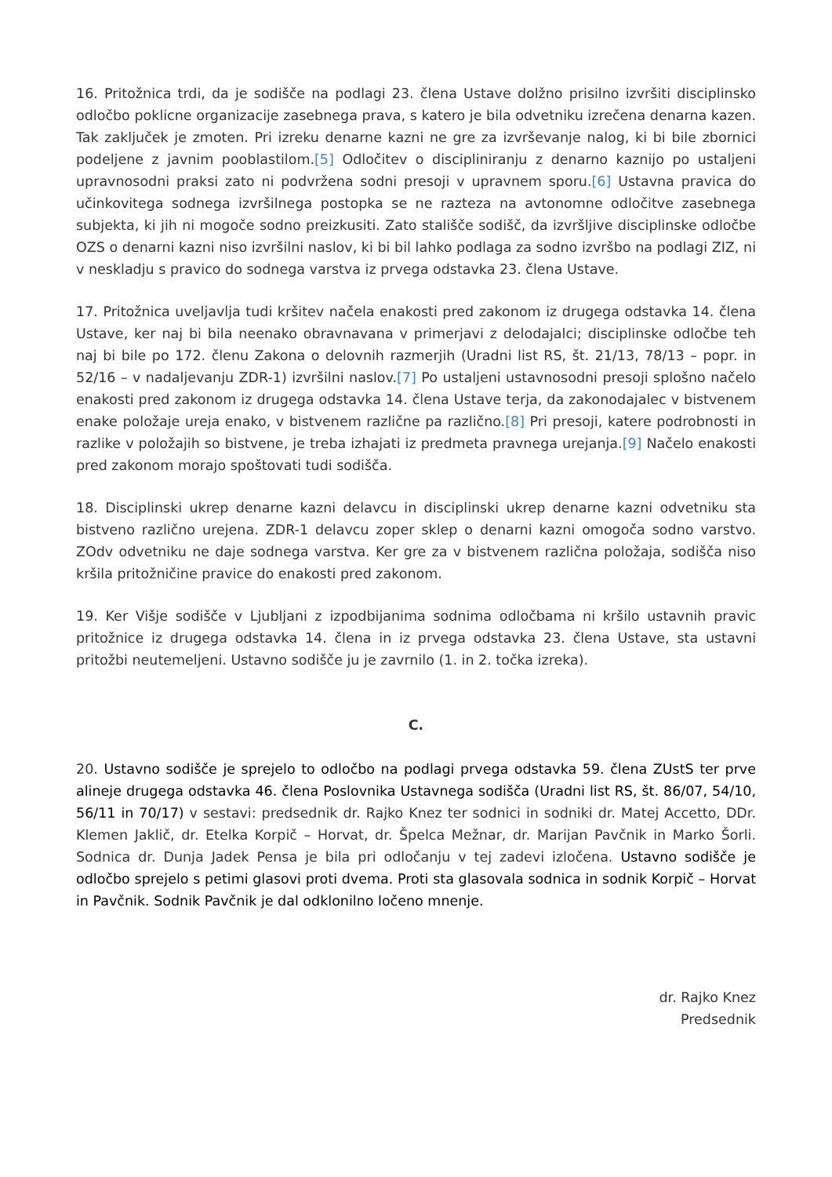16. Pritožnica trdi, da je sodišče na podlagi 23. člena Ustave dolžno prisilno izvršiti disciplinsko odločbo poklicne organizacije zasebnega prava, s katero je bila odvetniku izrečena denarna kazen. Tak zaključek je zmoten. Pri izreku denarne kazni ne gre za izvrševanje nalog, ki bi bile zbornici podeljene z javnim pooblastilom.[5] Odločitev o discipliniranju z denarno kaznijo po ustaljeni upravnosodni praksi zato ni podvržena sodni presoji v upravnem sporu.[6] Ustavna pravica do učinkovitega sodnega izvršilnega postopka se ne razteza na avtonomne odločitve zasebnega subjekta, ki jih ni mogoče sodno preizkusiti. Zato stališče sodišč, da izvršljive disciplinske odločbe OZS o denarni kazni niso izvršilni naslov, ki bi bil lahko podlaga za sodno izvršbo na podlagi ZIZ, ni v neskladju s pravico do sodnega varstva iz prvega odstavka 23. člena Ustave.
17. Pritožnica uveljavlja tudi kršitev načela enakosti pred zakonom iz drugega odstavka 14. člena Ustave, ker naj bi bila neenako obravnavana v primerjavi z delodajalci; disciplinske odločbe teh naj bi bile po 172. členu Zakona o delovnih razmerjih (Uradni list RS, št. 21/13, 78/13 – popr. in 52/16 – v nadaljevanju ZDR-1) izvršilni naslov.[7] Po ustaljeni ustavnosodni presoji splošno načelo enakosti pred zakonom iz drugega odstavka 14. člena Ustave terja, da zakonodajalec v bistvenem enake položaje ureja enako, v bistvenem različne pa različno.[8] Pri presoji, katere podrobnosti in razlike v položajih so bistvene, je treba izhajati iz predmeta pravnega urejanja.[9] Načelo enakosti pred zakonom morajo spoštovati tudi sodišča.
18. Disciplinski ukrep denarne kazni delavcu in disciplinski ukrep denarne kazni odvetniku sta bistveno različno urejena. ZDR-1 delavcu zoper sklep o denarni kazni omogoča sodno varstvo. ZOdv odvetniku ne daje sodnega varstva. Ker gre za v bistvenem različna položaja, sodišča niso kršila pritožničine pravice do enakosti pred zakonom.
19. Ker Višje sodišče v Ljubljani z izpodbijanima sodnima odločbama ni kršilo ustavnih pravic pritožnice iz drugega odstavka 14. člena in iz prvega odstavka 23. člena Ustave, sta ustavni pritožbi neutemeljeni. Ustavno sodišče ju je zavrnilo (1. in 2. točka izreka).
C.
20. Ustavno sodišče je sprejelo to odločbo na podlagi prvega odstavka 59. člena ZUstS ter prve alineje drugega odstavka 46. člena Poslovnika Ustavnega sodišča (Uradni list RS, št. 86/07, 54/10, 56/11 in 70/17) v sestavi: predsednik dr. Rajko Knez ter sodnici in sodniki dr. Matej Accetto, DDr. Klemen Jaklič, dr. Etelka Korpič – Horvat, dr. Špelca Mežnar, dr. Marijan Pavčnik in Marko Šorli. Sodnica dr. Dunja Jadek Pensa je bila pri odločanju v tej zadevi izločena. Ustavno sodišče je odločbo sprejelo s petimi glasovi proti dvema. Proti sta glasovala sodnica in sodnik Korpič – Horvat in Pavčnik. Sodnik Pavčnik je dal odklonilno ločeno mnenje.
dr. Rajko Knez
Predsednik